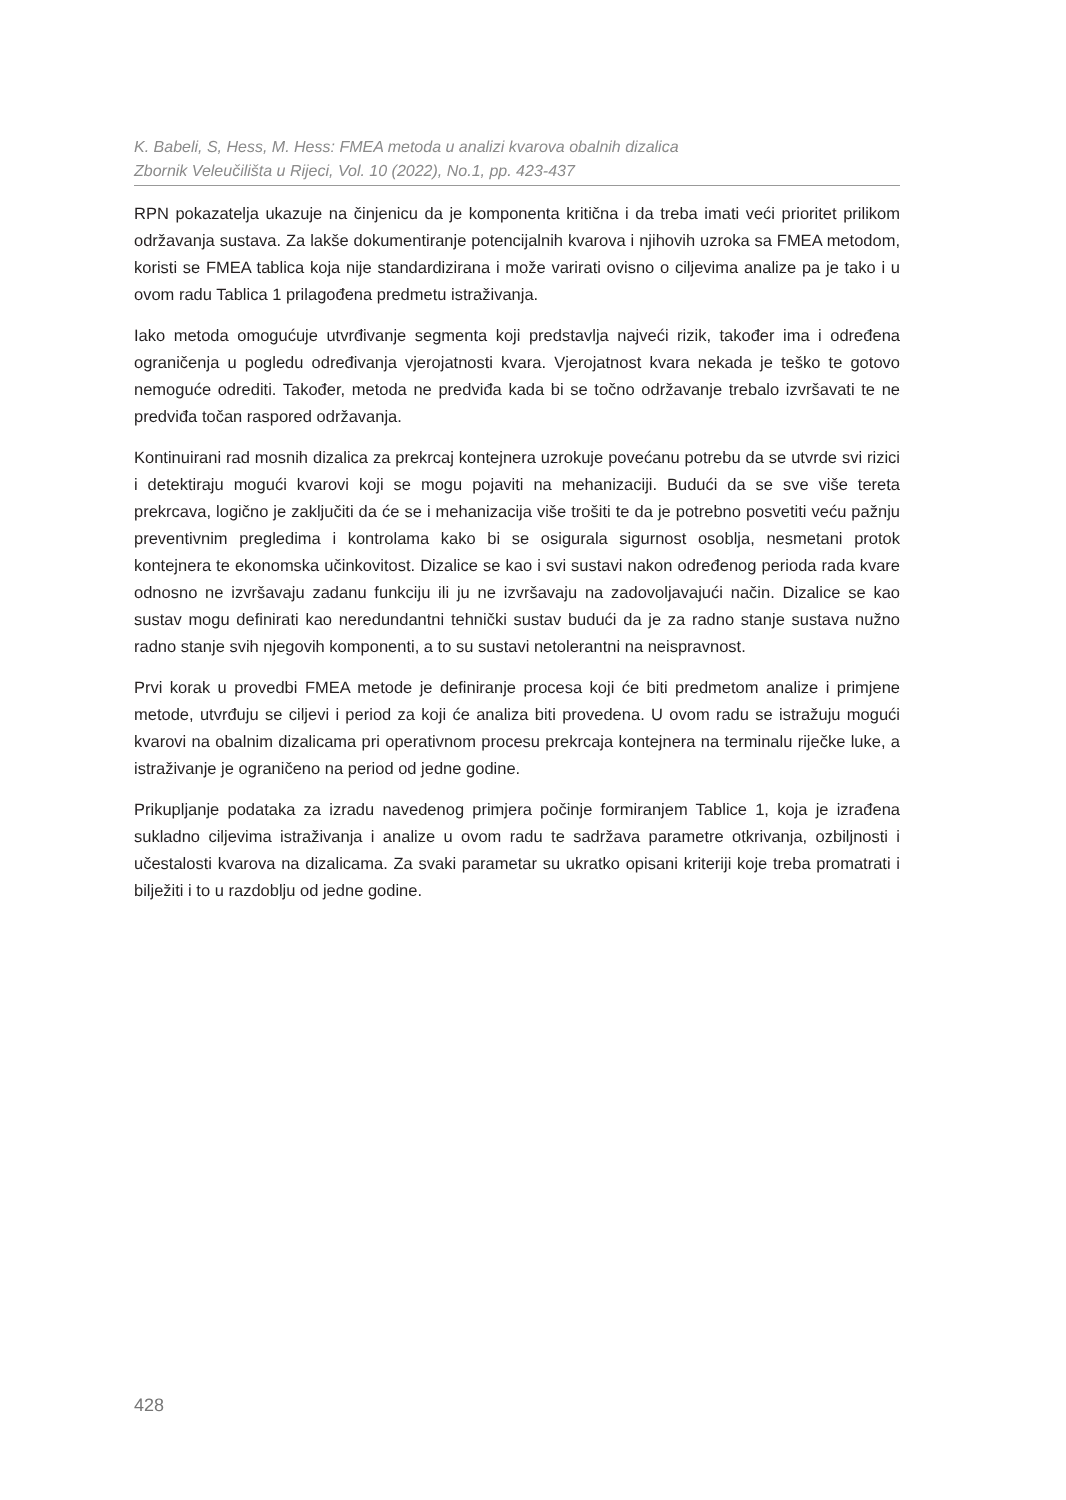K. Babeli, S, Hess, M. Hess: FMEA metoda u analizi kvarova obalnih dizalica
Zbornik Veleučilišta u Rijeci, Vol. 10 (2022), No.1, pp. 423-437
RPN pokazatelja ukazuje na činjenicu da je komponenta kritična i da treba imati veći prioritet prilikom održavanja sustava. Za lakše dokumentiranje potencijalnih kvarova i njihovih uzroka sa FMEA metodom, koristi se FMEA tablica koja nije standardizirana i može varirati ovisno o ciljevima analize pa je tako i u ovom radu Tablica 1 prilagođena predmetu istraživanja.
Iako metoda omogućuje utvrđivanje segmenta koji predstavlja najveći rizik, također ima i određena ograničenja u pogledu određivanja vjerojatnosti kvara. Vjerojatnost kvara nekada je teško te gotovo nemoguće odrediti. Također, metoda ne predviđa kada bi se točno održavanje trebalo izvršavati te ne predviđa točan raspored održavanja.
Kontinuirani rad mosnih dizalica za prekrcaj kontejnera uzrokuje povećanu potrebu da se utvrde svi rizici i detektiraju mogući kvarovi koji se mogu pojaviti na mehanizaciji. Budući da se sve više tereta prekrcava, logično je zaključiti da će se i mehanizacija više trošiti te da je potrebno posvetiti veću pažnju preventivnim pregledima i kontrolama kako bi se osigurala sigurnost osoblja, nesmetani protok kontejnera te ekonomska učinkovitost. Dizalice se kao i svi sustavi nakon određenog perioda rada kvare odnosno ne izvršavaju zadanu funkciju ili ju ne izvršavaju na zadovoljavajući način. Dizalice se kao sustav mogu definirati kao neredundantni tehnički sustav budući da je za radno stanje sustava nužno radno stanje svih njegovih komponenti, a to su sustavi netolerantni na neispravnost.
Prvi korak u provedbi FMEA metode je definiranje procesa koji će biti predmetom analize i primjene metode, utvrđuju se ciljevi i period za koji će analiza biti provedena. U ovom radu se istražuju mogući kvarovi na obalnim dizalicama pri operativnom procesu prekrcaja kontejnera na terminalu riječke luke, a istraživanje je ograničeno na period od jedne godine.
Prikupljanje podataka za izradu navedenog primjera počinje formiranjem Tablice 1, koja je izrađena sukladno ciljevima istraživanja i analize u ovom radu te sadržava parametre otkrivanja, ozbiljnosti i učestalosti kvarova na dizalicama. Za svaki parametar su ukratko opisani kriteriji koje treba promatrati i bilježiti i to u razdoblju od jedne godine.
428